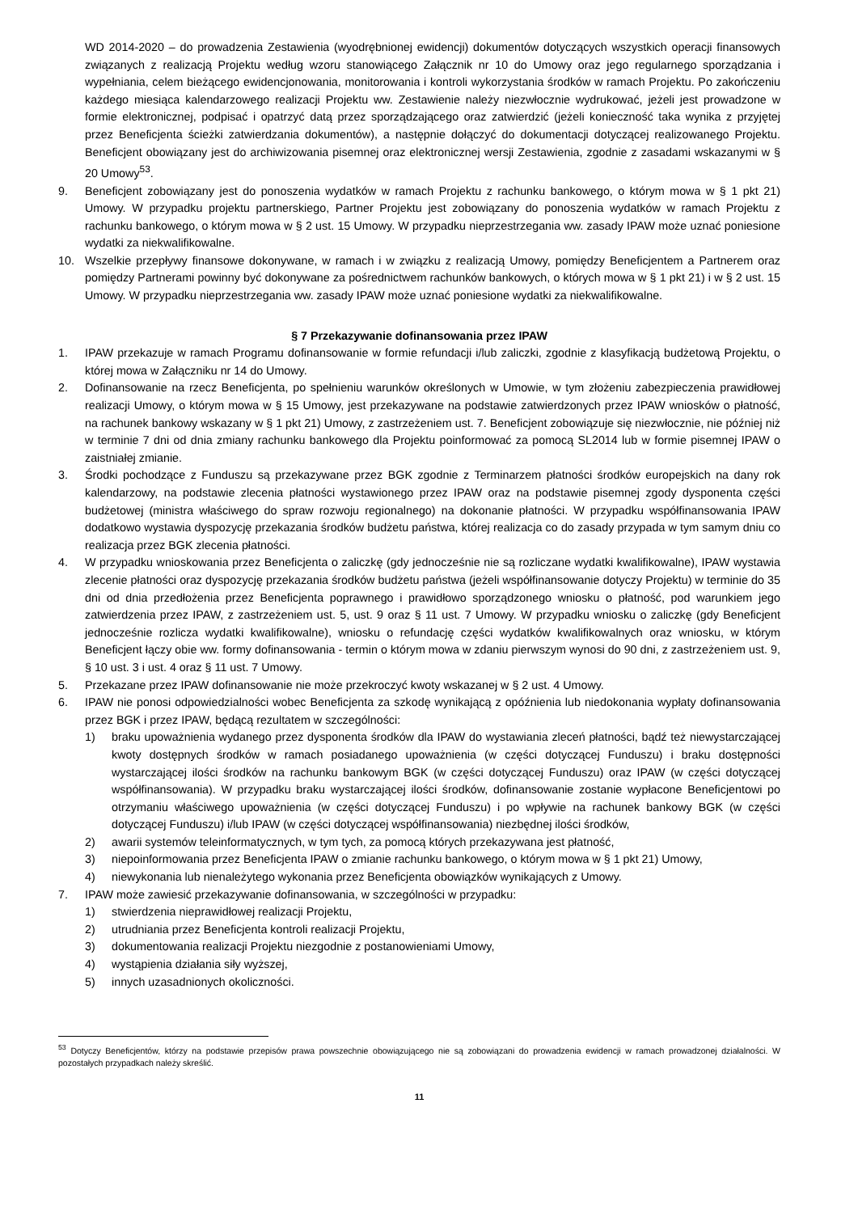WD 2014-2020 – do prowadzenia Zestawienia (wyodrębnionej ewidencji) dokumentów dotyczących wszystkich operacji finansowych związanych z realizacją Projektu według wzoru stanowiącego Załącznik nr 10 do Umowy oraz jego regularnego sporządzania i wypełniania, celem bieżącego ewidencjonowania, monitorowania i kontroli wykorzystania środków w ramach Projektu. Po zakończeniu każdego miesiąca kalendarzowego realizacji Projektu ww. Zestawienie należy niezwłocznie wydrukować, jeżeli jest prowadzone w formie elektronicznej, podpisać i opatrzyć datą przez sporządzającego oraz zatwierdzić (jeżeli konieczność taka wynika z przyjętej przez Beneficjenta ścieżki zatwierdzania dokumentów), a następnie dołączyć do dokumentacji dotyczącej realizowanego Projektu. Beneficjent obowiązany jest do archiwizowania pisemnej oraz elektronicznej wersji Zestawienia, zgodnie z zasadami wskazanymi w § 20 Umowy<sup>53</sup>.
9. Beneficjent zobowiązany jest do ponoszenia wydatków w ramach Projektu z rachunku bankowego, o którym mowa w § 1 pkt 21) Umowy. W przypadku projektu partnerskiego, Partner Projektu jest zobowiązany do ponoszenia wydatków w ramach Projektu z rachunku bankowego, o którym mowa w § 2 ust. 15 Umowy. W przypadku nieprzestrzegania ww. zasady IPAW może uznać poniesione wydatki za niekwalifikowalne.
10. Wszelkie przepływy finansowe dokonywane, w ramach i w związku z realizacją Umowy, pomiędzy Beneficjentem a Partnerem oraz pomiędzy Partnerami powinny być dokonywane za pośrednictwem rachunków bankowych, o których mowa w § 1 pkt 21) i w § 2 ust. 15 Umowy. W przypadku nieprzestrzegania ww. zasady IPAW może uznać poniesione wydatki za niekwalifikowalne.
§ 7 Przekazywanie dofinansowania przez IPAW
1. IPAW przekazuje w ramach Programu dofinansowanie w formie refundacji i/lub zaliczki, zgodnie z klasyfikacją budżetową Projektu, o której mowa w Załączniku nr 14 do Umowy.
2. Dofinansowanie na rzecz Beneficjenta, po spełnieniu warunków określonych w Umowie, w tym złożeniu zabezpieczenia prawidłowej realizacji Umowy, o którym mowa w § 15 Umowy, jest przekazywane na podstawie zatwierdzonych przez IPAW wniosków o płatność, na rachunek bankowy wskazany w § 1 pkt 21) Umowy, z zastrzeżeniem ust. 7. Beneficjent zobowiązuje się niezwłocznie, nie później niż w terminie 7 dni od dnia zmiany rachunku bankowego dla Projektu poinformować za pomocą SL2014 lub w formie pisemnej IPAW o zaistniałej zmianie.
3. Środki pochodzące z Funduszu są przekazywane przez BGK zgodnie z Terminarzem płatności środków europejskich na dany rok kalendarzowy, na podstawie zlecenia płatności wystawionego przez IPAW oraz na podstawie pisemnej zgody dysponenta części budżetowej (ministra właściwego do spraw rozwoju regionalnego) na dokonanie płatności. W przypadku współfinansowania IPAW dodatkowo wystawia dyspozycję przekazania środków budżetu państwa, której realizacja co do zasady przypada w tym samym dniu co realizacja przez BGK zlecenia płatności.
4. W przypadku wnioskowania przez Beneficjenta o zaliczkę (gdy jednocześnie nie są rozliczane wydatki kwalifikowalne), IPAW wystawia zlecenie płatności oraz dyspozycję przekazania środków budżetu państwa (jeżeli współfinansowanie dotyczy Projektu) w terminie do 35 dni od dnia przedłożenia przez Beneficjenta poprawnego i prawidłowo sporządzonego wniosku o płatność, pod warunkiem jego zatwierdzenia przez IPAW, z zastrzeżeniem ust. 5, ust. 9 oraz § 11 ust. 7 Umowy. W przypadku wniosku o zaliczkę (gdy Beneficjent jednocześnie rozlicza wydatki kwalifikowalne), wniosku o refundację części wydatków kwalifikowalnych oraz wniosku, w którym Beneficjent łączy obie ww. formy dofinansowania - termin o którym mowa w zdaniu pierwszym wynosi do 90 dni, z zastrzeżeniem ust. 9, § 10 ust. 3 i ust. 4 oraz § 11 ust. 7 Umowy.
5. Przekazane przez IPAW dofinansowanie nie może przekroczyć kwoty wskazanej w § 2 ust. 4 Umowy.
6. IPAW nie ponosi odpowiedzialności wobec Beneficjenta za szkodę wynikającą z opóźnienia lub niedokonania wypłaty dofinansowania przez BGK i przez IPAW, będącą rezultatem w szczególności:
1) braku upoważnienia wydanego przez dysponenta środków dla IPAW do wystawiania zleceń płatności, bądź też niewystarczającej kwoty dostępnych środków w ramach posiadanego upoważnienia (w części dotyczącej Funduszu) i braku dostępności wystarczającej ilości środków na rachunku bankowym BGK (w części dotyczącej Funduszu) oraz IPAW (w części dotyczącej współfinansowania). W przypadku braku wystarczającej ilości środków, dofinansowanie zostanie wypłacone Beneficjentowi po otrzymaniu właściwego upoważnienia (w części dotyczącej Funduszu) i po wpływie na rachunek bankowy BGK (w części dotyczącej Funduszu) i/lub IPAW (w części dotyczącej współfinansowania) niezbędnej ilości środków,
2) awarii systemów teleinformatycznych, w tym tych, za pomocą których przekazywana jest płatność,
3) niepoinformowania przez Beneficjenta IPAW o zmianie rachunku bankowego, o którym mowa w § 1 pkt 21) Umowy,
4) niewykonania lub nienależytego wykonania przez Beneficjenta obowiązków wynikających z Umowy.
7. IPAW może zawiesić przekazywanie dofinansowania, w szczególności w przypadku:
1) stwierdzenia nieprawidłowej realizacji Projektu,
2) utrudniania przez Beneficjenta kontroli realizacji Projektu,
3) dokumentowania realizacji Projektu niezgodnie z postanowieniami Umowy,
4) wystąpienia działania siły wyższej,
5) innych uzasadnionych okoliczności.
<sup>53</sup> Dotyczy Beneficjentów, którzy na podstawie przepisów prawa powszechnie obowiązującego nie są zobowiązani do prowadzenia ewidencji w ramach prowadzonej działalności. W pozostałych przypadkach należy skreślić.
11